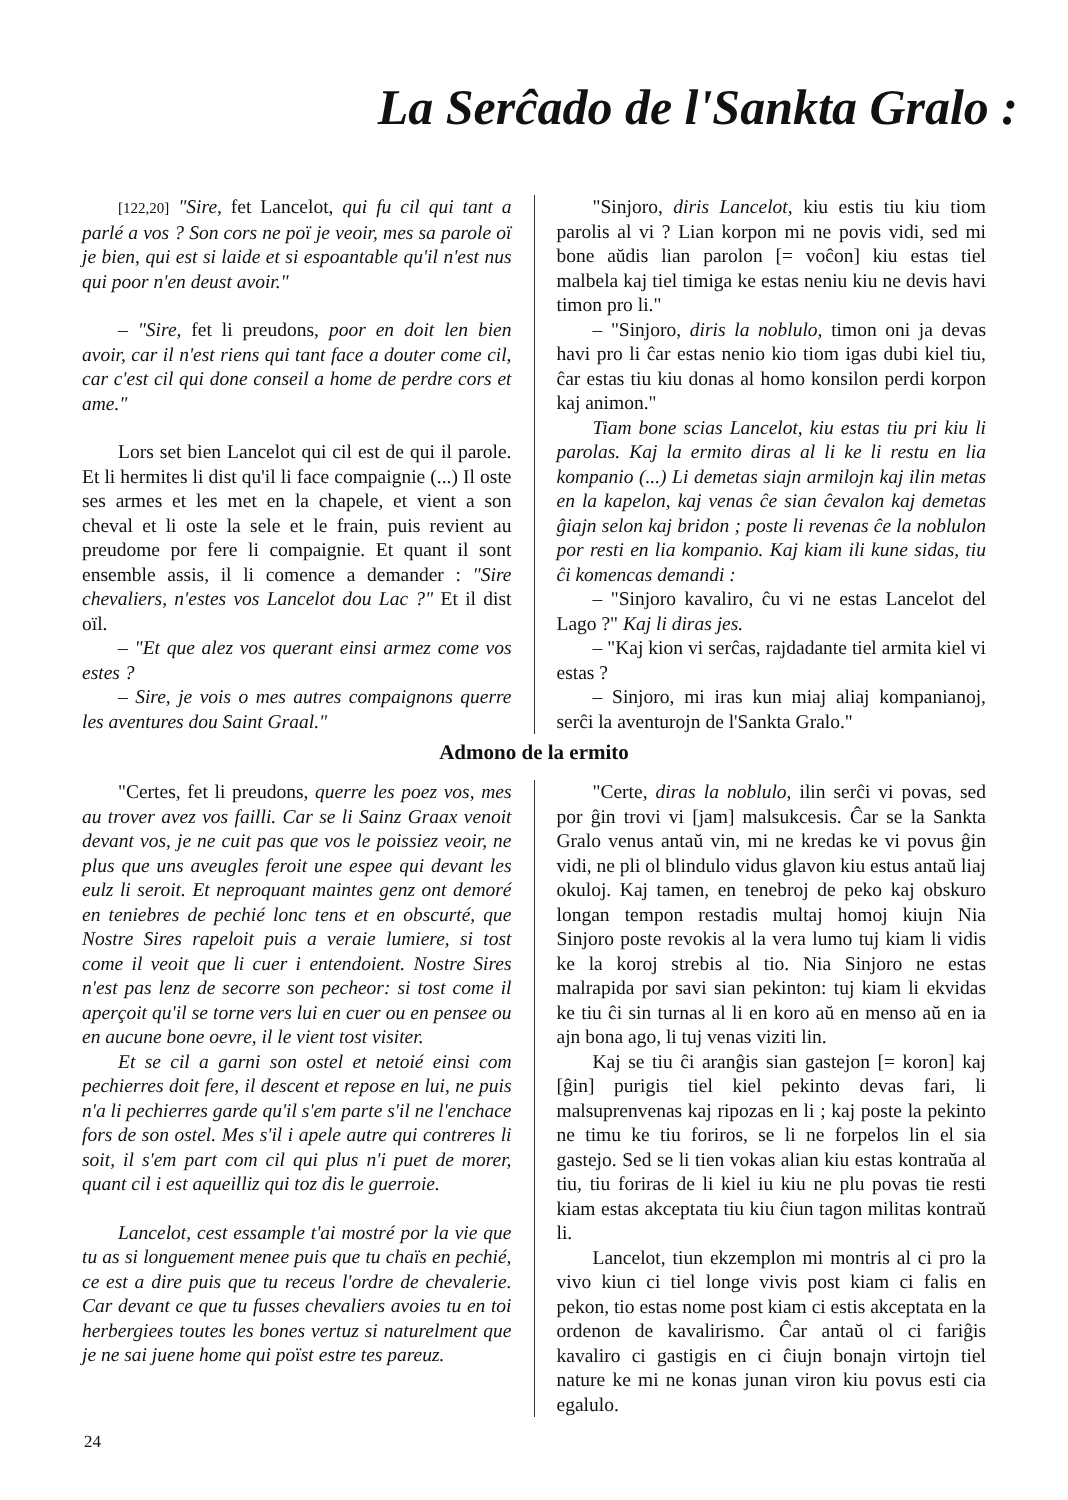La Serĉado de l'Sankta Gralo :
[122,20] "Sire, fet Lancelot, qui fu cil qui tant a parlé a vos ? Son cors ne poï je veoir, mes sa parole oï je bien, qui est si laide et si espoantable qu'il n'est nus qui poor n'en deust avoir."
– "Sire, fet li preudons, poor en doit len bien avoir, car il n'est riens qui tant face a douter come cil, car c'est cil qui done conseil a home de perdre cors et ame."
Lors set bien Lancelot qui cil est de qui il parole. Et li hermites li dist qu'il li face compaignie (...) Il oste ses armes et les met en la chapele, et vient a son cheval et li oste la sele et le frain, puis revient au preudome por fere li compaignie. Et quant il sont ensemble assis, il li comence a demander : "Sire chevaliers, n'estes vos Lancelot dou Lac ?" Et il dist oïl.
– "Et que alez vos querant einsi armez come vos estes ?
– Sire, je vois o mes autres compaignons querre les aventures dou Saint Graal."
"Sinjoro, diris Lancelot, kiu estis tiu kiu tiom parolis al vi ? Lian korpon mi ne povis vidi, sed mi bone aŭdis lian parolon [= voĉon] kiu estas tiel malbela kaj tiel timiga ke estas neniu kiu ne devis havi timon pro li."
– "Sinjoro, diris la noblulo, timon oni ja devas havi pro li ĉar estas nenio kio tiom igas dubi kiel tiu, ĉar estas tiu kiu donas al homo konsilon perdi korpon kaj animon."
Tiam bone scias Lancelot, kiu estas tiu pri kiu li parolas. Kaj la ermito diras al li ke li restu en lia kompanio (...) Li demetas siajn armilojn kaj ilin metas en la kapelon, kaj venas ĉe sian ĉevalon kaj demetas ĝiajn selon kaj bridon ; poste li revenas ĉe la noblulon por resti en lia kompanio. Kaj kiam ili kune sidas, tiu ĉi komencas demandi :
– "Sinjoro kavaliro, ĉu vi ne estas Lancelot del Lago ?" Kaj li diras jes.
– "Kaj kion vi serĉas, rajdadante tiel armita kiel vi estas ?
– Sinjoro, mi iras kun miaj aliaj kompanianoj, serĉi la aventurojn de l'Sankta Gralo."
Admono de la ermito
"Certes, fet li preudons, querre les poez vos, mes au trover avez vos failli. Car se li Sainz Graax venoit devant vos, je ne cuit pas que vos le poissiez veoir, ne plus que uns aveugles feroit une espee qui devant les eulz li seroit. Et neproquant maintes genz ont demoré en teniebres de pechié lonc tens et en obscurté, que Nostre Sires rapeloit puis a veraie lumiere, si tost come il veoit que li cuer i entendoient. Nostre Sires n'est pas lenz de secorre son pecheor: si tost come il aperçoit qu'il se torne vers lui en cuer ou en pensee ou en aucune bone oevre, il le vient tost visiter.
Et se cil a garni son ostel et netoié einsi com pechierres doit fere, il descent et repose en lui, ne puis n'a li pechierres garde qu'il s'em parte s'il ne l'enchace fors de son ostel. Mes s'il i apele autre qui contreres li soit, il s'em part com cil qui plus n'i puet de morer, quant cil i est aqueilliz qui toz dis le guerroie.
Lancelot, cest essample t'ai mostré por la vie que tu as si longuement menee puis que tu chaïs en pechié, ce est a dire puis que tu receus l'ordre de chevalerie. Car devant ce que tu fusses chevaliers avoies tu en toi herbergiees toutes les bones vertuz si naturelment que je ne sai juene home qui poïst estre tes pareuz.
"Certe, diras la noblulo, ilin serĉi vi povas, sed por ĝin trovi vi [jam] malsukcesis. Ĉar se la Sankta Gralo venus antaŭ vin, mi ne kredas ke vi povus ĝin vidi, ne pli ol blindulo vidus glavon kiu estus antaŭ liaj okuloj. Kaj tamen, en tenebroj de peko kaj obskuro longan tempon restadis multaj homoj kiujn Nia Sinjoro poste revokis al la vera lumo tuj kiam li vidis ke la koroj strebis al tio. Nia Sinjoro ne estas malrapida por savi sian pekinton: tuj kiam li ekvidas ke tiu ĉi sin turnas al li en koro aŭ en menso aŭ en ia ajn bona ago, li tuj venas viziti lin.
Kaj se tiu ĉi aranĝis sian gastejon [= koron] kaj [ĝin] purigis tiel kiel pekinto devas fari, li malsuprenvenas kaj ripozas en li ; kaj poste la pekinto ne timu ke tiu foriros, se li ne forpelos lin el sia gastejo. Sed se li tien vokas alian kiu estas kontraŭa al tiu, tiu foriras de li kiel iu kiu ne plu povas tie resti kiam estas akceptata tiu kiu ĉiun tagon militas kontraŭ li.
Lancelot, tiun ekzemplon mi montris al ci pro la vivo kiun ci tiel longe vivis post kiam ci falis en pekon, tio estas nome post kiam ci estis akceptata en la ordenon de kavalirismo. Ĉar antaŭ ol ci fariĝis kavaliro ci gastigis en ci ĉiujn bonajn virtojn tiel nature ke mi ne konas junan viron kiu povus esti cia egalulo.
24